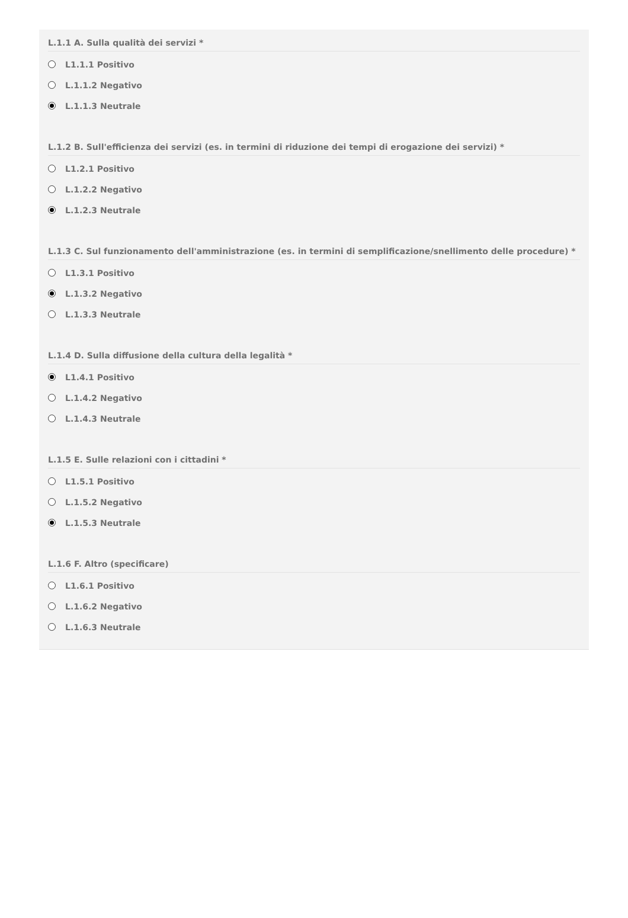L.1.1 A. Sulla qualità dei servizi *
L1.1.1 Positivo
L.1.1.2 Negativo
L.1.1.3 Neutrale
L.1.2 B. Sull'efficienza dei servizi (es. in termini di riduzione dei tempi di erogazione dei servizi) *
L1.2.1 Positivo
L.1.2.2 Negativo
L.1.2.3 Neutrale
L.1.3 C. Sul funzionamento dell'amministrazione (es. in termini di semplificazione/snellimento delle procedure) *
L1.3.1 Positivo
L.1.3.2 Negativo
L.1.3.3 Neutrale
L.1.4 D. Sulla diffusione della cultura della legalità *
L1.4.1 Positivo
L.1.4.2 Negativo
L.1.4.3 Neutrale
L.1.5 E. Sulle relazioni con i cittadini *
L1.5.1 Positivo
L.1.5.2 Negativo
L.1.5.3 Neutrale
L.1.6 F. Altro (specificare)
L1.6.1 Positivo
L.1.6.2 Negativo
L.1.6.3 Neutrale